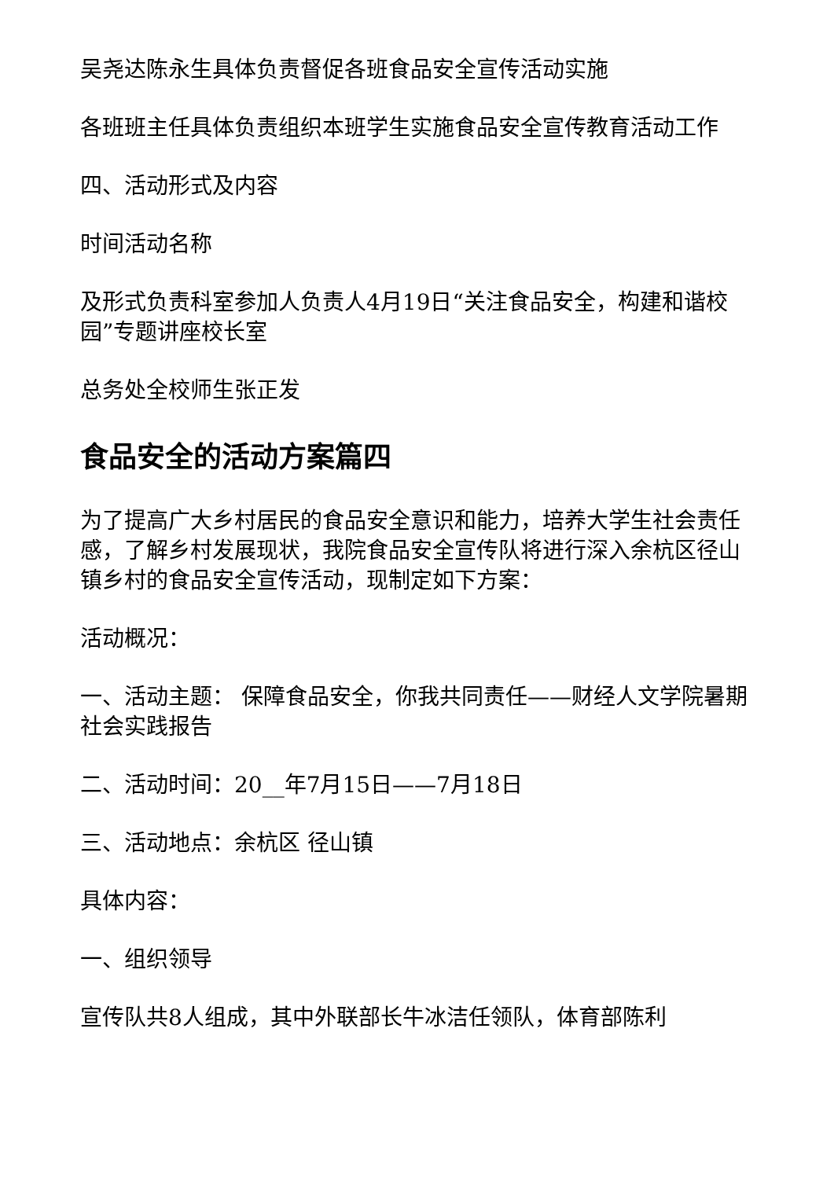吴尧达陈永生具体负责督促各班食品安全宣传活动实施
各班班主任具体负责组织本班学生实施食品安全宣传教育活动工作
四、活动形式及内容
时间活动名称
及形式负责科室参加人负责人4月19日“关注食品安全，构建和谐校园”专题讲座校长室
总务处全校师生张正发
食品安全的活动方案篇四
为了提高广大乡村居民的食品安全意识和能力，培养大学生社会责任感，了解乡村发展现状，我院食品安全宣传队将进行深入余杭区径山镇乡村的食品安全宣传活动，现制定如下方案：
活动概况：
一、活动主题： 保障食品安全，你我共同责任——财经人文学院暑期社会实践报告
二、活动时间：20__年7月15日——7月18日
三、活动地点：余杭区 径山镇
具体内容：
一、组织领导
宣传队共8人组成，其中外联部长牛冰洁任领队，体育部陈利